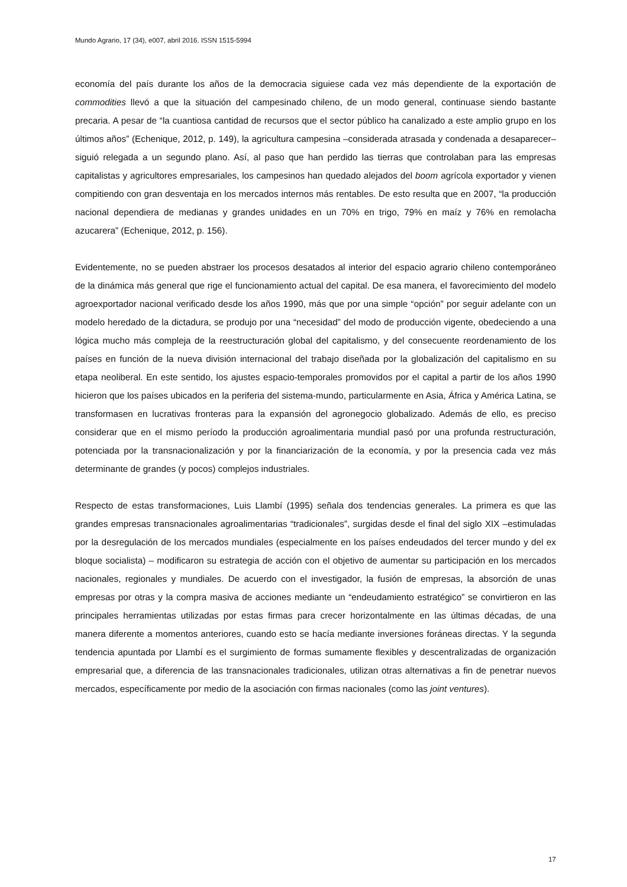Mundo Agrario, 17 (34), e007, abril 2016. ISSN 1515-5994
economía del país durante los años de la democracia siguiese cada vez más dependiente de la exportación de commodities llevó a que la situación del campesinado chileno, de un modo general, continuase siendo bastante precaria. A pesar de “la cuantiosa cantidad de recursos que el sector público ha canalizado a este amplio grupo en los últimos años” (Echenique, 2012, p. 149), la agricultura campesina –considerada atrasada y condenada a desaparecer– siguió relegada a un segundo plano. Así, al paso que han perdido las tierras que controlaban para las empresas capitalistas y agricultores empresariales, los campesinos han quedado alejados del boom agrícola exportador y vienen compitiendo con gran desventaja en los mercados internos más rentables. De esto resulta que en 2007, “la producción nacional dependiera de medianas y grandes unidades en un 70% en trigo, 79% en maíz y 76% en remolacha azucarera” (Echenique, 2012, p. 156).
Evidentemente, no se pueden abstraer los procesos desatados al interior del espacio agrario chileno contemporáneo de la dinámica más general que rige el funcionamiento actual del capital. De esa manera, el favorecimiento del modelo agroexportador nacional verificado desde los años 1990, más que por una simple “opción” por seguir adelante con un modelo heredado de la dictadura, se produjo por una “necesidad” del modo de producción vigente, obedeciendo a una lógica mucho más compleja de la reestructuración global del capitalismo, y del consecuente reordenamiento de los países en función de la nueva división internacional del trabajo diseñada por la globalización del capitalismo en su etapa neoliberal. En este sentido, los ajustes espacio-temporales promovidos por el capital a partir de los años 1990 hicieron que los países ubicados en la periferia del sistema-mundo, particularmente en Asia, África y América Latina, se transformasen en lucrativas fronteras para la expansión del agronegocio globalizado. Además de ello, es preciso considerar que en el mismo período la producción agroalimentaria mundial pasó por una profunda restructuración, potenciada por la transnacionalización y por la financiarización de la economía, y por la presencia cada vez más determinante de grandes (y pocos) complejos industriales.
Respecto de estas transformaciones, Luis Llambí (1995) señala dos tendencias generales. La primera es que las grandes empresas transnacionales agroalimentarias “tradicionales”, surgidas desde el final del siglo XIX –estimuladas por la desregulación de los mercados mundiales (especialmente en los países endeudados del tercer mundo y del ex bloque socialista) – modificaron su estrategia de acción con el objetivo de aumentar su participación en los mercados nacionales, regionales y mundiales. De acuerdo con el investigador, la fusión de empresas, la absorción de unas empresas por otras y la compra masiva de acciones mediante un “endeudamiento estratégico” se convirtieron en las principales herramientas utilizadas por estas firmas para crecer horizontalmente en las últimas décadas, de una manera diferente a momentos anteriores, cuando esto se hacía mediante inversiones foráneas directas. Y la segunda tendencia apuntada por Llambí es el surgimiento de formas sumamente flexibles y descentralizadas de organización empresarial que, a diferencia de las transnacionales tradicionales, utilizan otras alternativas a fin de penetrar nuevos mercados, específicamente por medio de la asociación con firmas nacionales (como las joint ventures).
17